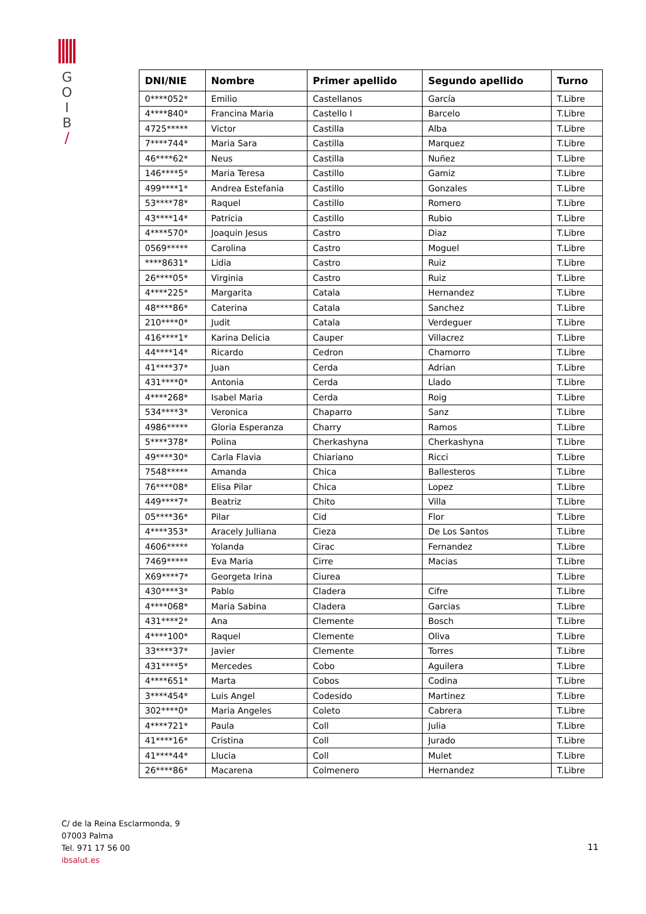G
O
I
B
/
| DNI/NIE | Nombre | Primer apellido | Segundo apellido | Turno |
| --- | --- | --- | --- | --- |
| 0****052* | Emilio | Castellanos | García | T.Libre |
| 4****840* | Francina Maria | Castello I | Barcelo | T.Libre |
| 4725***** | Victor | Castilla | Alba | T.Libre |
| 7****744* | Maria Sara | Castilla | Marquez | T.Libre |
| 46****62* | Neus | Castilla | Nuñez | T.Libre |
| 146****5* | Maria Teresa | Castillo | Gamiz | T.Libre |
| 499****1* | Andrea Estefania | Castillo | Gonzales | T.Libre |
| 53****78* | Raquel | Castillo | Romero | T.Libre |
| 43****14* | Patricia | Castillo | Rubio | T.Libre |
| 4****570* | Joaquin Jesus | Castro | Diaz | T.Libre |
| 0569***** | Carolina | Castro | Moguel | T.Libre |
| ****8631* | Lidia | Castro | Ruiz | T.Libre |
| 26****05* | Virginia | Castro | Ruiz | T.Libre |
| 4****225* | Margarita | Catala | Hernandez | T.Libre |
| 48****86* | Caterina | Catala | Sanchez | T.Libre |
| 210****0* | Judit | Catala | Verdeguer | T.Libre |
| 416****1* | Karina Delicia | Cauper | Villacrez | T.Libre |
| 44****14* | Ricardo | Cedron | Chamorro | T.Libre |
| 41****37* | Juan | Cerda | Adrian | T.Libre |
| 431****0* | Antonia | Cerda | Llado | T.Libre |
| 4****268* | Isabel Maria | Cerda | Roig | T.Libre |
| 534****3* | Veronica | Chaparro | Sanz | T.Libre |
| 4986***** | Gloria Esperanza | Charry | Ramos | T.Libre |
| 5****378* | Polina | Cherkashyna | Cherkashyna | T.Libre |
| 49****30* | Carla Flavia | Chiariano | Ricci | T.Libre |
| 7548***** | Amanda | Chica | Ballesteros | T.Libre |
| 76****08* | Elisa Pilar | Chica | Lopez | T.Libre |
| 449****7* | Beatriz | Chito | Villa | T.Libre |
| 05****36* | Pilar | Cid | Flor | T.Libre |
| 4****353* | Aracely Julliana | Cieza | De Los Santos | T.Libre |
| 4606***** | Yolanda | Cirac | Fernandez | T.Libre |
| 7469***** | Eva Maria | Cirre | Macias | T.Libre |
| X69****7* | Georgeta Irina | Ciurea | | T.Libre |
| 430****3* | Pablo | Cladera | Cifre | T.Libre |
| 4****068* | Maria Sabina | Cladera | Garcias | T.Libre |
| 431****2* | Ana | Clemente | Bosch | T.Libre |
| 4****100* | Raquel | Clemente | Oliva | T.Libre |
| 33****37* | Javier | Clemente | Torres | T.Libre |
| 431****5* | Mercedes | Cobo | Aguilera | T.Libre |
| 4****651* | Marta | Cobos | Codina | T.Libre |
| 3****454* | Luis Angel | Codesido | Martinez | T.Libre |
| 302****0* | Maria Angeles | Coleto | Cabrera | T.Libre |
| 4****721* | Paula | Coll | Julia | T.Libre |
| 41****16* | Cristina | Coll | Jurado | T.Libre |
| 41****44* | Llucia | Coll | Mulet | T.Libre |
| 26****86* | Macarena | Colmenero | Hernandez | T.Libre |
C/ de la Reina Esclarmonda, 9
07003 Palma
Tel. 971 17 56 00
ibsalut.es
11